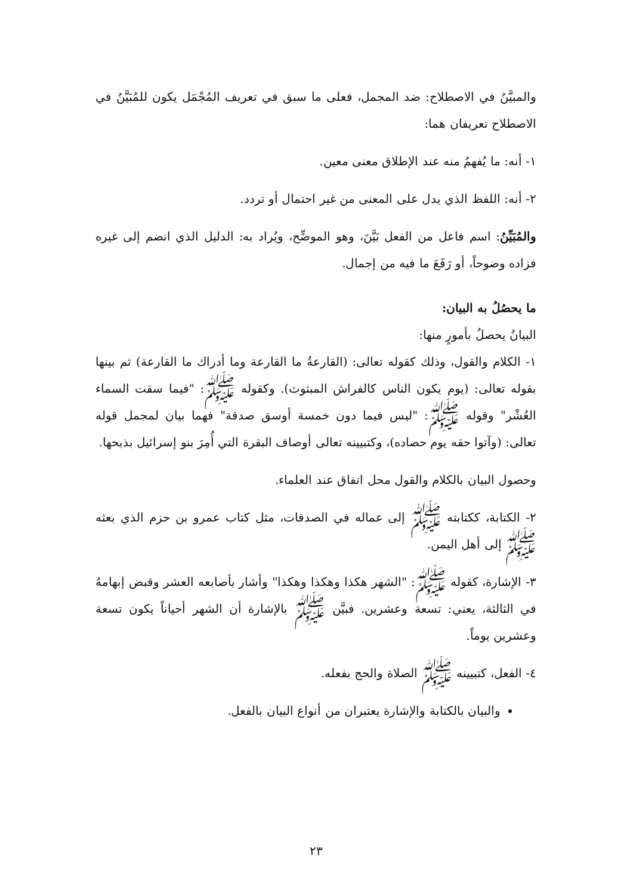والمبيَّنُ في الاصطلاح: ضد المجمل، فعلى ما سبق في تعريف المُجْمَل يكون للمُبَيَّنُ في الاصطلاح تعريفان هما:
١- أنه: ما يُفهمُ منه عند الإطلاق معنى معين.
٢- أنه: اللفظ الذي يدل على المعنى من غير احتمال أو تردد.
والمُبَيِّنُ: اسم فاعل من الفعل بَيَّنَ، وهو الموضِّح، ويُراد به: الدليل الذي انضم إلى غيره فزاده وضوحاً، أو رَفَعَ ما فيه من إجمال.
ما يحصُلُ به البيان:
البيانُ يحصلُ بأمورٍ منها:
١- الكلام والقول، وذلك كقوله تعالى: (القارعةُ ما القارعة وما أدراك ما القارعة) ثم بينها بقوله تعالى: (يوم يكون الناس كالفراش المبثوث). وكقوله ﷺ: "فيما سقت السماء العُشْر" وقوله ﷺ: "ليس فيما دون خمسة أوسق صدقة" فهما بيان لمجمل قوله تعالى: (وآتوا حقه يوم حصاده)، وكتبيينه تعالى أوصاف البقرة التي أُمِرَ بنو إسرائيل بذبحها.
وحصول البيان بالكلام والقول محل اتفاق عند العلماء.
٢- الكتابة، ككتابته ﷺ إلى عماله في الصدقات، مثل كتاب عمرو بن حزم الذي بعثه ﷺ إلى أهل اليمن.
٣- الإشارة، كقوله ﷺ: "الشهر هكذا وهكذا وهكذا" وأشار بأصابعه العشر وقبض إبهامهُ في الثالثة، يعني: تسعة وعشرين. فبيَّن ﷺ بالإشارة أن الشهر أحياناً يكون تسعة وعشرين يوماً.
٤- الفعل، كتبيينه ﷺ الصلاة والحج بفعله.
والبيان بالكتابة والإشارة يعتبران من أنواع البيان بالفعل.
٢٣